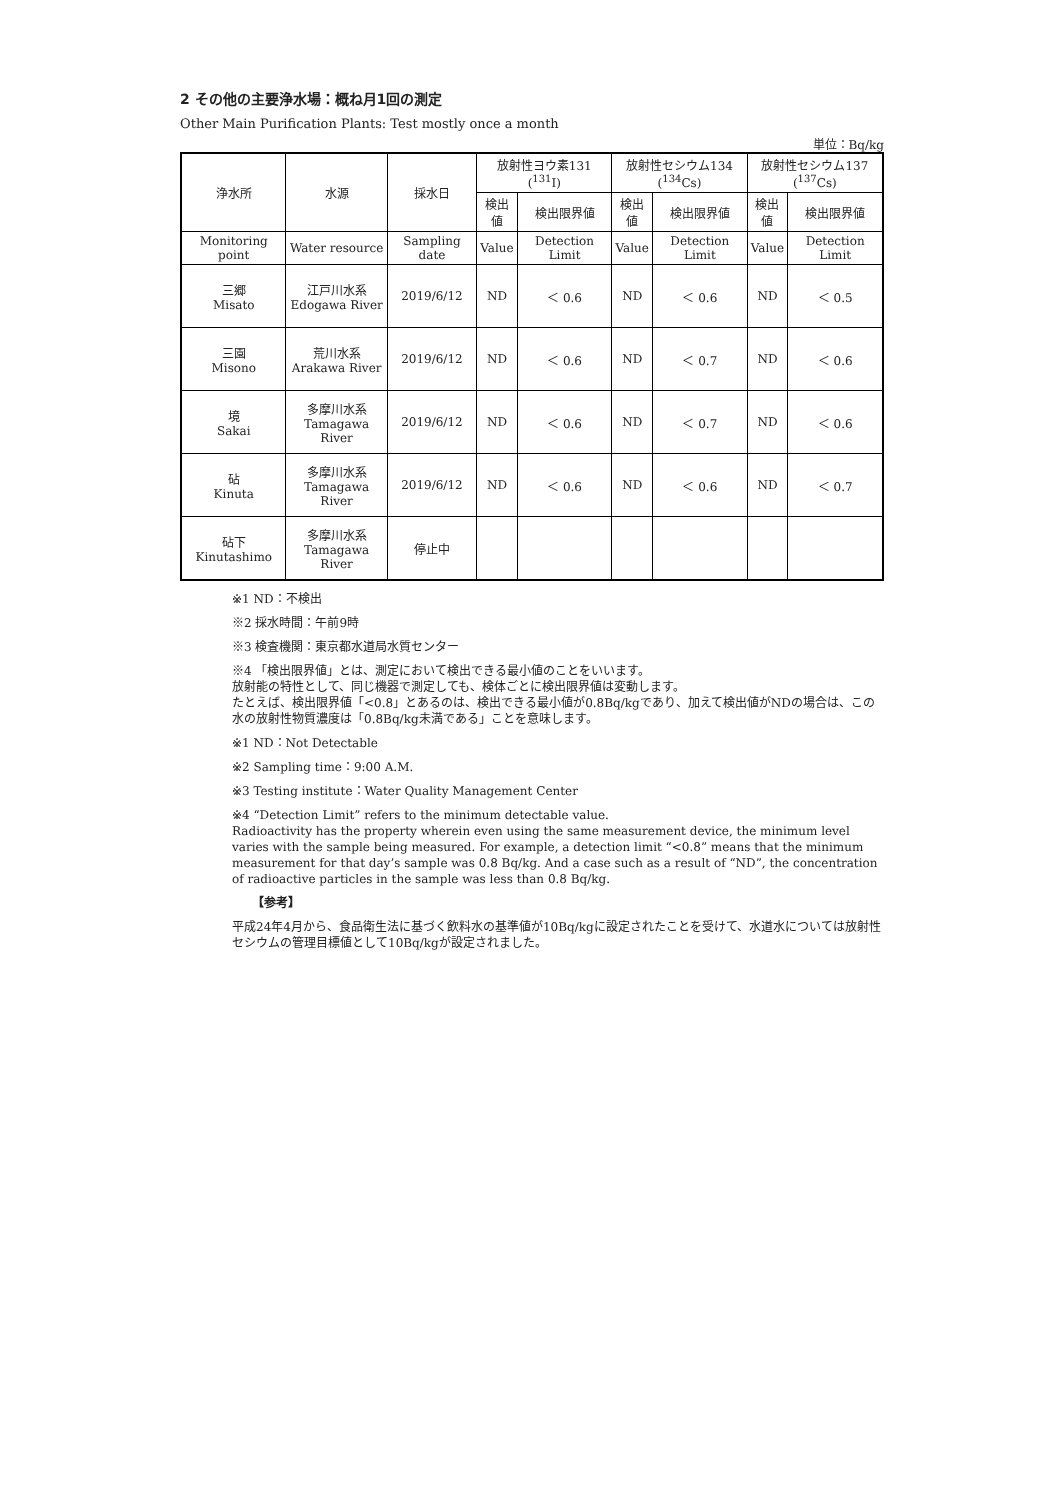2 その他の主要浄水場：概ね月1回の測定
Other Main Purification Plants: Test mostly once a month
単位：Bq/kg
| 浄水所 | 水源 | 採水日 | 放射性ヨウ素131 (<sup>131</sup>I) | | 放射性セシウム134 (<sup>134</sup>Cs) | | 放射性セシウム137 (<sup>137</sup>Cs) | |
| --- | --- | --- | --- | --- | --- | --- | --- | --- |
| | | | 検出値 | 検出限界値 | 検出値 | 検出限界値 | 検出値 | 検出限界値 |
| Monitoring point | Water resource | Sampling date | Value | Detection Limit | Value | Detection Limit | Value | Detection Limit |
| 三郷 Misato | 江戸川水系 Edogawa River | 2019/6/12 | ND | ＜ 0.6 | ND | ＜ 0.6 | ND | ＜ 0.5 |
| 三園 Misono | 荒川水系 Arakawa River | 2019/6/12 | ND | ＜ 0.6 | ND | ＜ 0.7 | ND | ＜ 0.6 |
| 境 Sakai | 多摩川水系 Tamagawa River | 2019/6/12 | ND | ＜ 0.6 | ND | ＜ 0.7 | ND | ＜ 0.6 |
| 砧 Kinuta | 多摩川水系 Tamagawa River | 2019/6/12 | ND | ＜ 0.6 | ND | ＜ 0.6 | ND | ＜ 0.7 |
| 砧下 Kinutashimo | 多摩川水系 Tamagawa River | 停止中 | | | | | | |
※1 ND：不検出
※2 採水時間：午前9時
※3 検査機関：東京都水道局水質センター
※4 「検出限界値」とは、測定において検出できる最小値のことをいいます。
放射能の特性として、同じ機器で測定しても、検体ごとに検出限界値は変動します。
たとえば、検出限界値「<0.8」とあるのは、検出できる最小値が0.8Bq/kgであり、加えて検出値がNDの場合は、この水の放射性物質濃度は「0.8Bq/kg未満である」ことを意味します。
※1 ND：Not Detectable
※2 Sampling time：9:00 A.M.
※3 Testing institute：Water Quality Management Center
※4 “Detection Limit” refers to the minimum detectable value.
Radioactivity has the property wherein even using the same measurement device, the minimum level varies with the sample being measured. For example, a detection limit “<0.8” means that the minimum measurement for that day’s sample was 0.8 Bq/kg. And a case such as a result of “ND”, the concentration of radioactive particles in the sample was less than 0.8 Bq/kg.
【参考】
平成24年4月から、食品衛生法に基づく飲料水の基準値が10Bq/kgに設定されたことを受けて、水道水については放射性セシウムの管理目標値として10Bq/kgが設定されました。